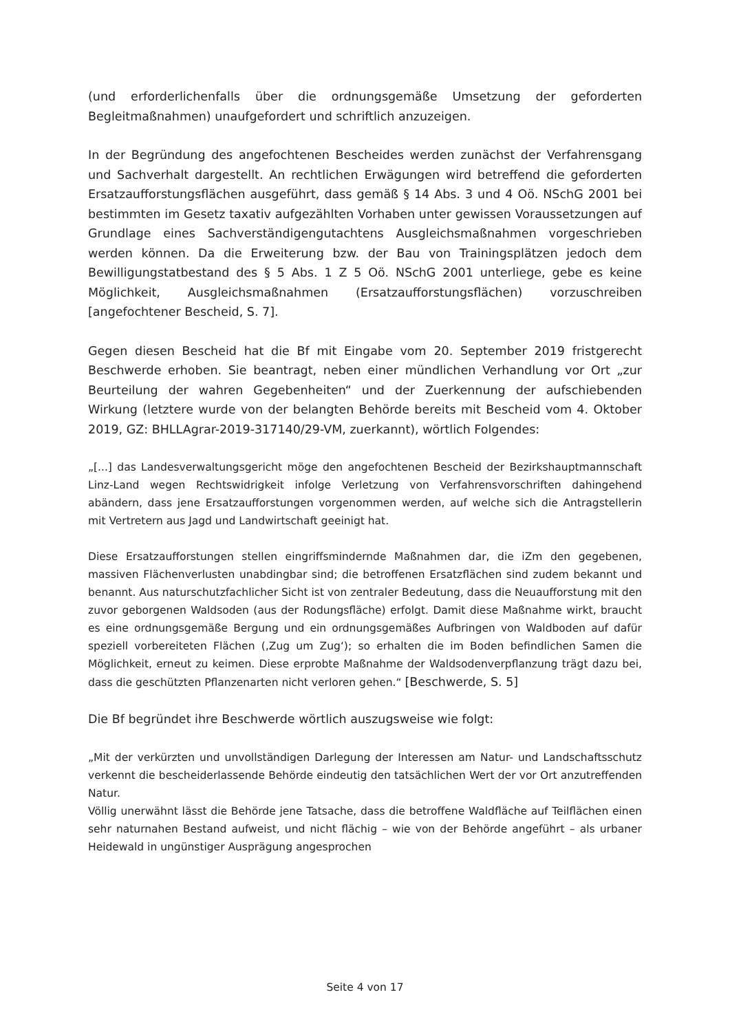(und erforderlichenfalls über die ordnungsgemäße Umsetzung der geforderten Begleitmaßnahmen) unaufgefordert und schriftlich anzuzeigen.
In der Begründung des angefochtenen Bescheides werden zunächst der Verfahrensgang und Sachverhalt dargestellt. An rechtlichen Erwägungen wird betreffend die geforderten Ersatzaufforstungsflächen ausgeführt, dass gemäß § 14 Abs. 3 und 4 Oö. NSchG 2001 bei bestimmten im Gesetz taxativ aufgezählten Vorhaben unter gewissen Voraussetzungen auf Grundlage eines Sachverständigengutachtens Ausgleichsmaßnahmen vorgeschrieben werden können. Da die Erweiterung bzw. der Bau von Trainingsplätzen jedoch dem Bewilligungstatbestand des § 5 Abs. 1 Z 5 Oö. NSchG 2001 unterliege, gebe es keine Möglichkeit, Ausgleichsmaßnahmen (Ersatzaufforstungsflächen) vorzuschreiben [angefochtener Bescheid, S. 7].
Gegen diesen Bescheid hat die Bf mit Eingabe vom 20. September 2019 fristgerecht Beschwerde erhoben. Sie beantragt, neben einer mündlichen Verhandlung vor Ort „zur Beurteilung der wahren Gegebenheiten“ und der Zuerkennung der aufschiebenden Wirkung (letztere wurde von der belangten Behörde bereits mit Bescheid vom 4. Oktober 2019, GZ: BHLLAgrar-2019-317140/29-VM, zuerkannt), wörtlich Folgendes:
„[...] das Landesverwaltungsgericht möge den angefochtenen Bescheid der Bezirkshauptmannschaft Linz-Land wegen Rechtswidrigkeit infolge Verletzung von Verfahrensvorschriften dahingehend abändern, dass jene Ersatzaufforstungen vorgenommen werden, auf welche sich die Antragstellerin mit Vertretern aus Jagd und Landwirtschaft geeinigt hat.
Diese Ersatzaufforstungen stellen eingriffsmindernde Maßnahmen dar, die iZm den gegebenen, massiven Flächenverlusten unabdingbar sind; die betroffenen Ersatzflächen sind zudem bekannt und benannt. Aus naturschutzfachlicher Sicht ist von zentraler Bedeutung, dass die Neuaufforstung mit den zuvor geborgenen Waldsoden (aus der Rodungsfläche) erfolgt. Damit diese Maßnahme wirkt, braucht es eine ordnungsgemäße Bergung und ein ordnungsgemäßes Aufbringen von Waldboden auf dafür speziell vorbereiteten Flächen (‚Zug um Zug‘); so erhalten die im Boden befindlichen Samen die Möglichkeit, erneut zu keimen. Diese erprobte Maßnahme der Waldsodenverpflanzung trägt dazu bei, dass die geschützten Pflanzenarten nicht verloren gehen.“ [Beschwerde, S. 5]
Die Bf begründet ihre Beschwerde wörtlich auszugsweise wie folgt:
„Mit der verkürzten und unvollständigen Darlegung der Interessen am Natur- und Landschaftsschutz verkennt die bescheiderlassende Behörde eindeutig den tatsächlichen Wert der vor Ort anzutreffenden Natur.
Völlig unerwähnt lässt die Behörde jene Tatsache, dass die betroffene Waldfläche auf Teilflächen einen sehr naturnahen Bestand aufweist, und nicht flächig – wie von der Behörde angeführt – als urbaner Heidewald in ungünstiger Ausprägung angesprochen
Seite 4 von 17